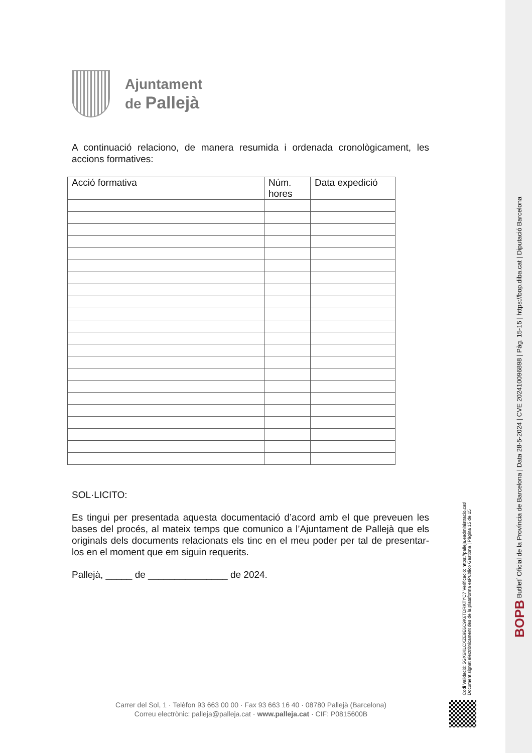BOPB Butlletí Oficial de la Província de Barcelona | Data 28-5-2024 | CVE 202410096898 | Pàg. 15-15 | https://bop.diba.cat | Diputació Barcelona
Codi Validació: 5GX6KLCXZE9E6C9K6TDRKTYC7 Verificació: https://palleja.eadministracio.cat/ Document signat electrònicament des de la plataforma esPublico Gestiona | Pàgina 15 de 15
Ajuntament
de Pallejà
A continuació relaciono, de manera resumida i ordenada cronològicament, les accions formatives:
| Acció formativa | Núm. hores | Data expedició |
| --- | --- | --- |
SOL·LICITO:
Es tingui per presentada aquesta documentació d’acord amb el que preveuen les bases del procés, al mateix temps que comunico a l’Ajuntament de Pallejà que els originals dels documents relacionats els tinc en el meu poder per tal de presentar-los en el moment que em siguin requerits.
Pallejà, _____ de _______________ de 2024.
Carrer del Sol, 1 · Telèfon 93 663 00 00 · Fax 93 663 16 40 · 08780 Pallejà (Barcelona)
Correu electrònic: palleja@palleja.cat · www.palleja.cat · CIF: P0815600B